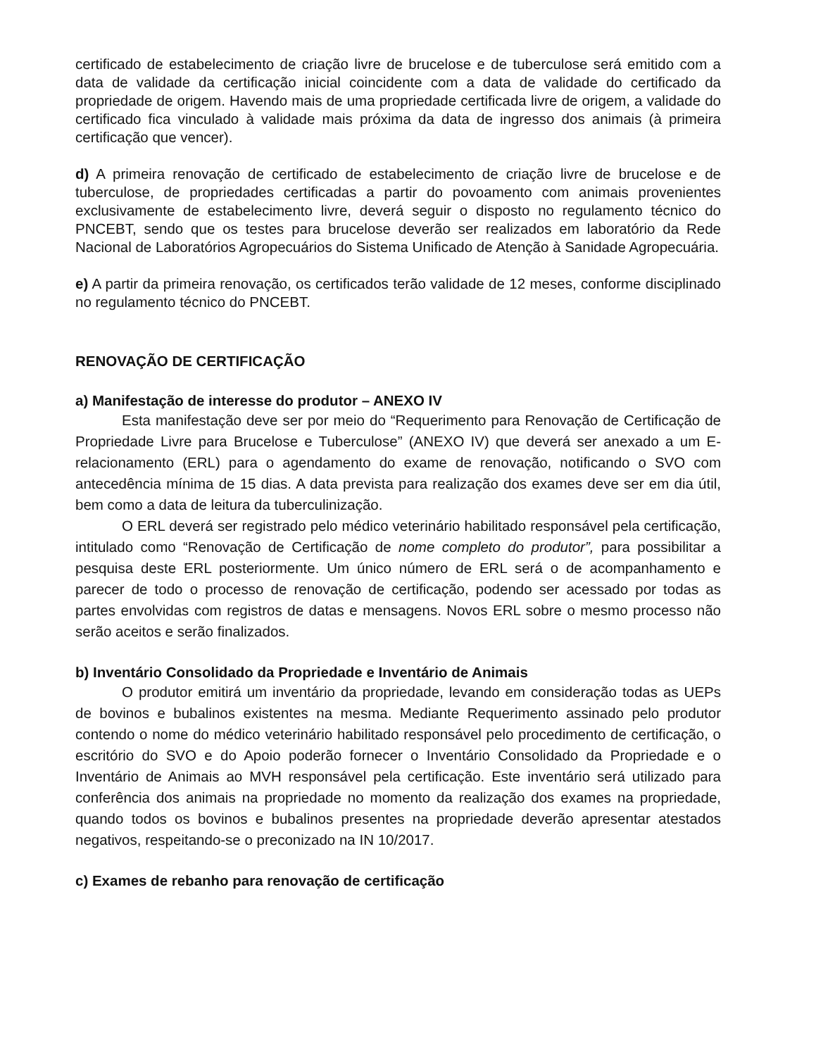certificado de estabelecimento de criação livre de brucelose e de tuberculose será emitido com a data de validade da certificação inicial coincidente com a data de validade do certificado da propriedade de origem. Havendo mais de uma propriedade certificada livre de origem, a validade do certificado fica vinculado à validade mais próxima da data de ingresso dos animais (à primeira certificação que vencer).
d) A primeira renovação de certificado de estabelecimento de criação livre de brucelose e de tuberculose, de propriedades certificadas a partir do povoamento com animais provenientes exclusivamente de estabelecimento livre, deverá seguir o disposto no regulamento técnico do PNCEBT, sendo que os testes para brucelose deverão ser realizados em laboratório da Rede Nacional de Laboratórios Agropecuários do Sistema Unificado de Atenção à Sanidade Agropecuária.
e) A partir da primeira renovação, os certificados terão validade de 12 meses, conforme disciplinado no regulamento técnico do PNCEBT.
RENOVAÇÃO DE CERTIFICAÇÃO
a) Manifestação de interesse do produtor – ANEXO IV
Esta manifestação deve ser por meio do “Requerimento para Renovação de Certificação de Propriedade Livre para Brucelose e Tuberculose” (ANEXO IV) que deverá ser anexado a um E-relacionamento (ERL) para o agendamento do exame de renovação, notificando o SVO com antecedência mínima de 15 dias. A data prevista para realização dos exames deve ser em dia útil, bem como a data de leitura da tuberculinização.
O ERL deverá ser registrado pelo médico veterinário habilitado responsável pela certificação, intitulado como “Renovação de Certificação de nome completo do produtor”, para possibilitar a pesquisa deste ERL posteriormente. Um único número de ERL será o de acompanhamento e parecer de todo o processo de renovação de certificação, podendo ser acessado por todas as partes envolvidas com registros de datas e mensagens. Novos ERL sobre o mesmo processo não serão aceitos e serão finalizados.
b) Inventário Consolidado da Propriedade e Inventário de Animais
O produtor emitirá um inventário da propriedade, levando em consideração todas as UEPs de bovinos e bubalinos existentes na mesma. Mediante Requerimento assinado pelo produtor contendo o nome do médico veterinário habilitado responsável pelo procedimento de certificação, o escritório do SVO e do Apoio poderão fornecer o Inventário Consolidado da Propriedade e o Inventário de Animais ao MVH responsável pela certificação. Este inventário será utilizado para conferência dos animais na propriedade no momento da realização dos exames na propriedade, quando todos os bovinos e bubalinos presentes na propriedade deverão apresentar atestados negativos, respeitando-se o preconizado na IN 10/2017.
c) Exames de rebanho para renovação de certificação